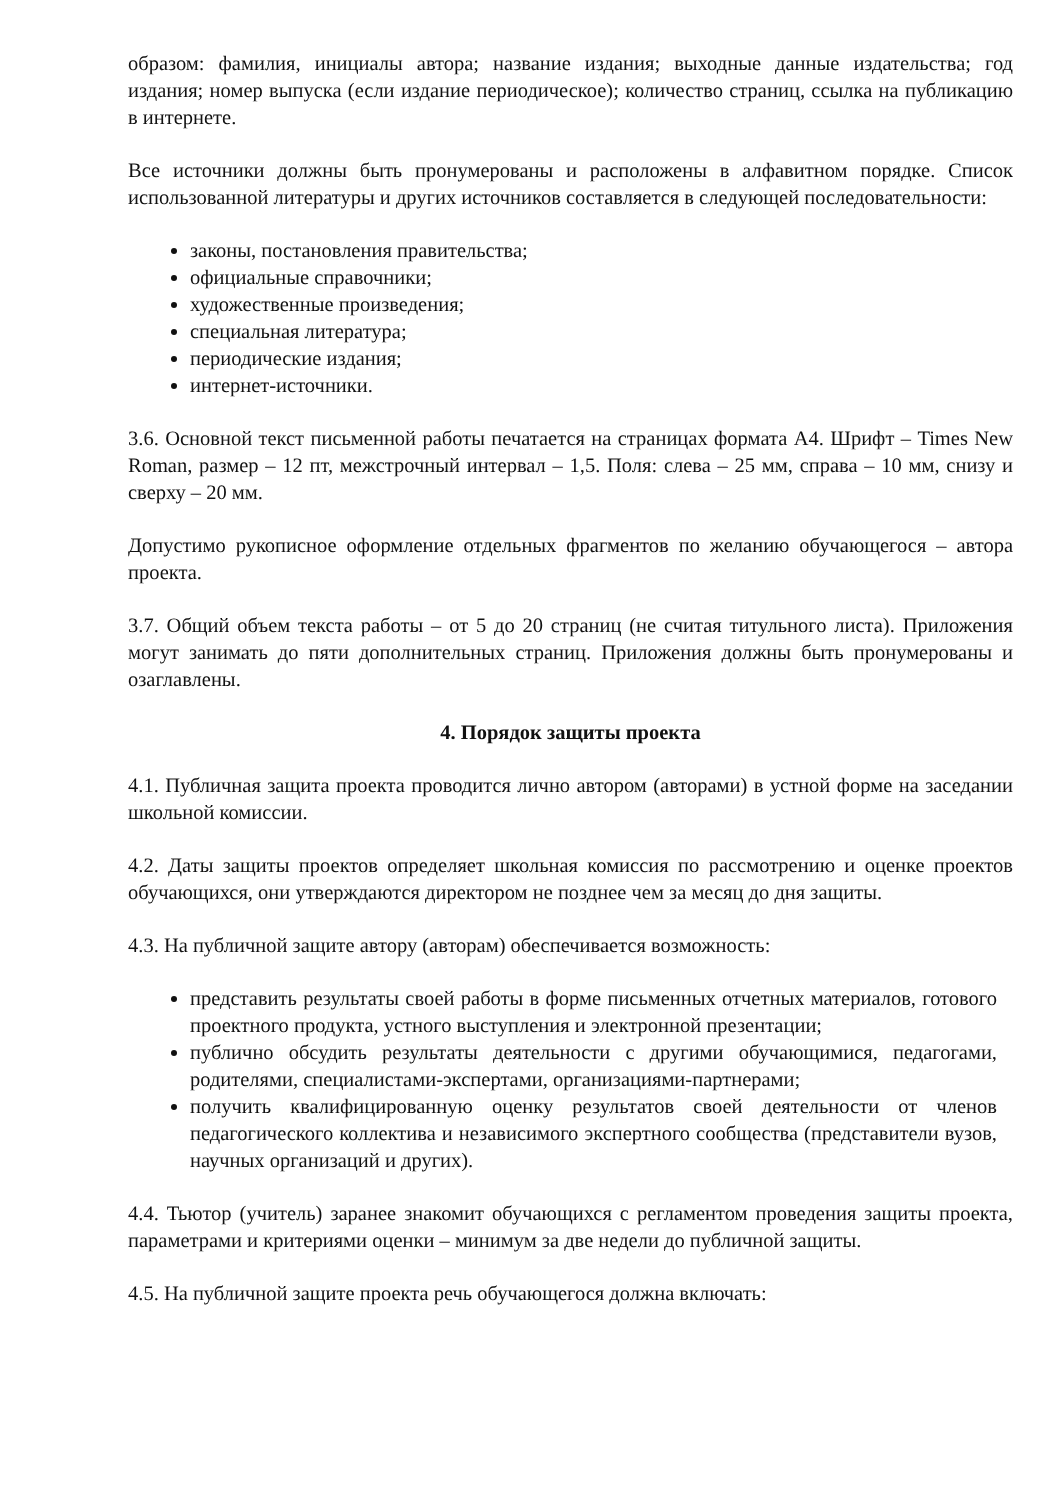образом: фамилия, инициалы автора; название издания; выходные данные издательства; год издания; номер выпуска (если издание периодическое); количество страниц, ссылка на публикацию в интернете.
Все источники должны быть пронумерованы и расположены в алфавитном порядке. Список использованной литературы и других источников составляется в следующей последовательности:
законы, постановления правительства;
официальные справочники;
художественные произведения;
специальная литература;
периодические издания;
интернет-источники.
3.6. Основной текст письменной работы печатается на страницах формата А4. Шрифт – Times New Roman, размер – 12 пт, межстрочный интервал – 1,5. Поля: слева – 25 мм, справа – 10 мм, снизу и сверху – 20 мм.
Допустимо рукописное оформление отдельных фрагментов по желанию обучающегося – автора проекта.
3.7. Общий объем текста работы – от 5 до 20 страниц (не считая титульного листа). Приложения могут занимать до пяти дополнительных страниц. Приложения должны быть пронумерованы и озаглавлены.
4. Порядок защиты проекта
4.1. Публичная защита проекта проводится лично автором (авторами) в устной форме на заседании школьной комиссии.
4.2. Даты защиты проектов определяет школьная комиссия по рассмотрению и оценке проектов обучающихся, они утверждаются директором не позднее чем за месяц до дня защиты.
4.3. На публичной защите автору (авторам) обеспечивается возможность:
представить результаты своей работы в форме письменных отчетных материалов, готового проектного продукта, устного выступления и электронной презентации;
публично обсудить результаты деятельности с другими обучающимися, педагогами, родителями, специалистами-экспертами, организациями-партнерами;
получить квалифицированную оценку результатов своей деятельности от членов педагогического коллектива и независимого экспертного сообщества (представители вузов, научных организаций и других).
4.4. Тьютор (учитель) заранее знакомит обучающихся с регламентом проведения защиты проекта, параметрами и критериями оценки – минимум за две недели до публичной защиты.
4.5. На публичной защите проекта речь обучающегося должна включать: